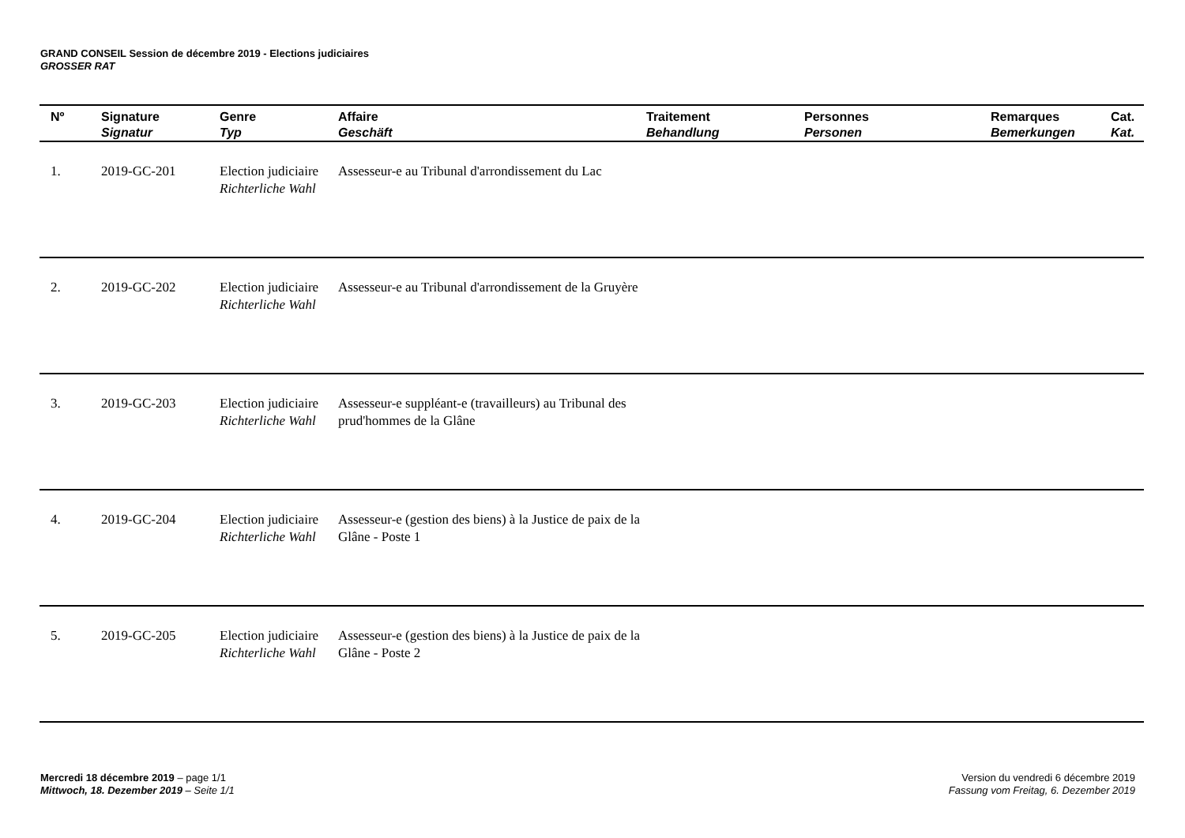GRAND CONSEIL Session de décembre 2019 - Elections judiciaires
GROSSER RAT
| Nº | Signature Signatur | Genre Typ | Affaire Geschäft | Traitement Behandlung | Personnes Personen | Remarques Bemerkungen | Cat. Kat. |
| --- | --- | --- | --- | --- | --- | --- | --- |
| 1. | 2019-GC-201 | Election judiciaire Richterliche Wahl | Assesseur-e au Tribunal d'arrondissement du Lac | | | | |
| 2. | 2019-GC-202 | Election judiciaire Richterliche Wahl | Assesseur-e au Tribunal d'arrondissement de la Gruyère | | | | |
| 3. | 2019-GC-203 | Election judiciaire Richterliche Wahl | Assesseur-e suppléant-e (travailleurs) au Tribunal des prud'hommes de la Glâne | | | | |
| 4. | 2019-GC-204 | Election judiciaire Richterliche Wahl | Assesseur-e (gestion des biens) à la Justice de paix de la Glâne - Poste 1 | | | | |
| 5. | 2019-GC-205 | Election judiciaire Richterliche Wahl | Assesseur-e (gestion des biens) à la Justice de paix de la Glâne - Poste 2 | | | | |
Mercredi 18 décembre 2019 – page 1/1
Mittwoch, 18. Dezember 2019 – Seite 1/1
Version du vendredi 6 décembre 2019
Fassung vom Freitag, 6. Dezember 2019